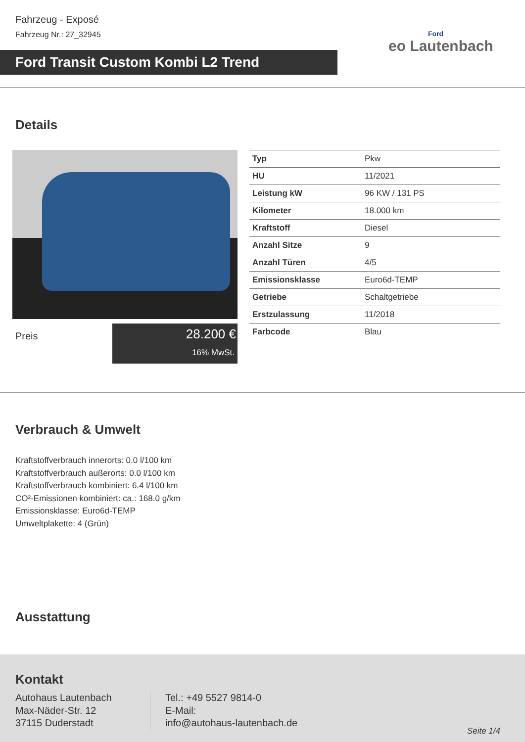Fahrzeug - Exposé
Fahrzeug Nr.: 27_32945
Ford Transit Custom Kombi L2 Trend
Ford
eo Lautenbach
Details
Preis
28.200 €
16% MwSt.
| Typ | Pkw |
| HU | 11/2021 |
| Leistung kW | 96 KW / 131 PS |
| Kilometer | 18.000 km |
| Kraftstoff | Diesel |
| Anzahl Sitze | 9 |
| Anzahl Türen | 4/5 |
| Emissionsklasse | Euro6d-TEMP |
| Getriebe | Schaltgetriebe |
| Erstzulassung | 11/2018 |
| Farbcode | Blau |
Verbrauch & Umwelt
Kraftstoffverbrauch innerorts: 0.0 l/100 km
Kraftstoffverbrauch außerorts: 0.0 l/100 km
Kraftstoffverbrauch kombiniert: 6.4 l/100 km
CO²-Emissionen kombiniert: ca.: 168.0 g/km
Emissionsklasse: Euro6d-TEMP
Umweltplakette: 4 (Grün)
Ausstattung
Kontakt
Autohaus Lautenbach
Max-Näder-Str. 12
37115 Duderstadt
Tel.: +49 5527 9814-0
E-Mail:
info@autohaus-lautenbach.de
Seite 1/4